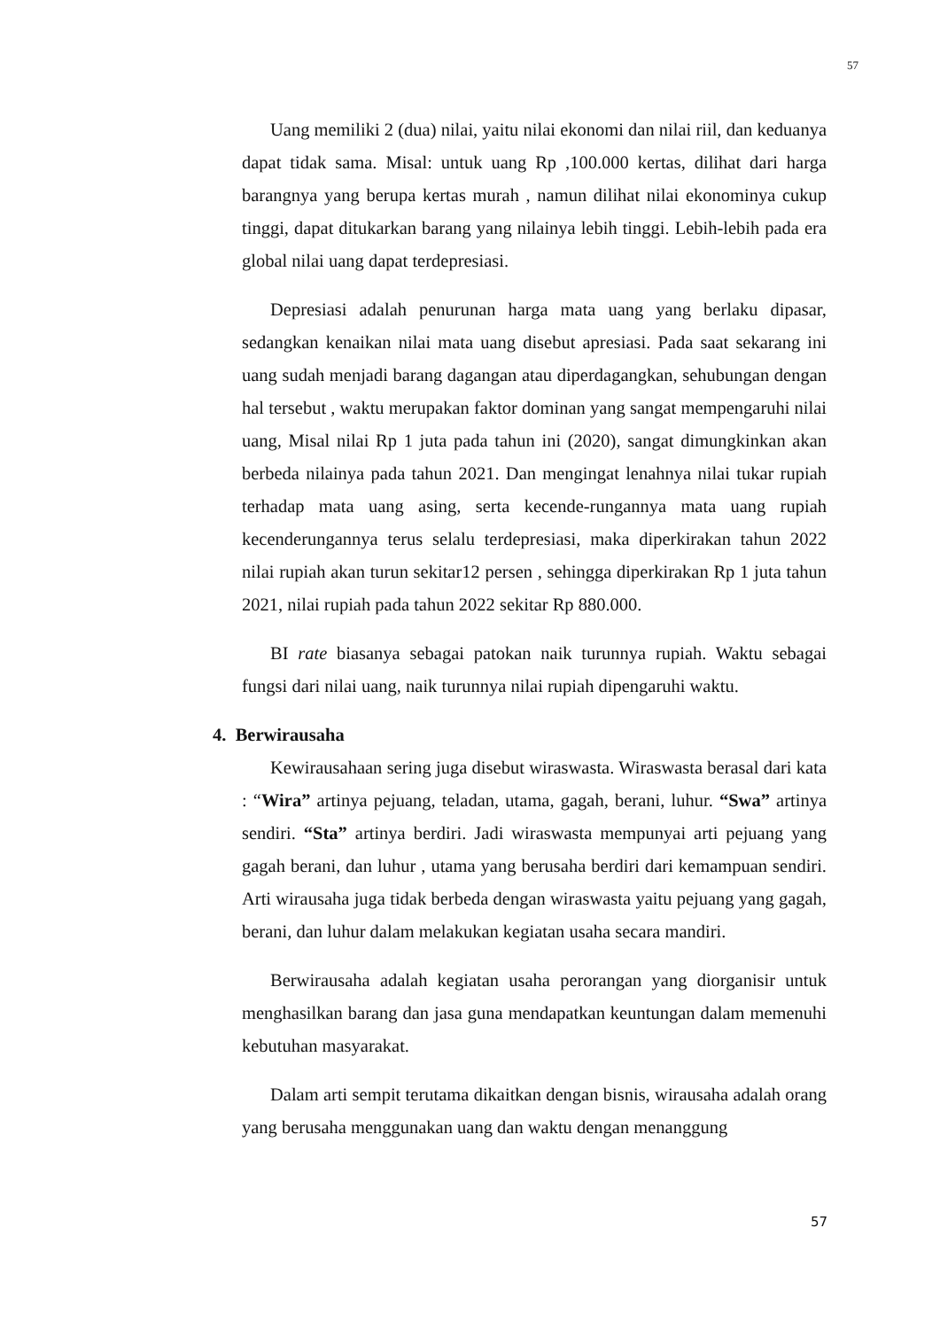57
Uang memiliki 2 (dua) nilai, yaitu nilai ekonomi dan nilai riil, dan keduanya dapat tidak sama. Misal: untuk uang Rp ,100.000 kertas, dilihat dari harga barangnya yang berupa kertas murah , namun dilihat nilai ekonominya cukup tinggi, dapat ditukarkan barang yang nilainya lebih tinggi. Lebih-lebih pada era global nilai uang dapat terdepresiasi.
Depresiasi adalah penurunan harga mata uang yang berlaku dipasar, sedangkan kenaikan nilai mata uang disebut apresiasi. Pada saat sekarang ini uang sudah menjadi barang dagangan atau diperdagangkan, sehubungan dengan hal tersebut , waktu merupakan faktor dominan yang sangat mempengaruhi nilai uang, Misal nilai Rp 1 juta pada tahun ini (2020), sangat dimungkinkan akan berbeda nilainya pada tahun 2021. Dan mengingat lenahnya nilai tukar rupiah terhadap mata uang asing, serta kecende-rungannya mata uang rupiah kecenderungannya terus selalu terdepresiasi, maka diperkirakan tahun 2022 nilai rupiah akan turun sekitar12 persen , sehingga diperkirakan Rp 1 juta tahun 2021, nilai rupiah pada tahun 2022 sekitar Rp 880.000.
BI rate biasanya sebagai patokan naik turunnya rupiah. Waktu sebagai fungsi dari nilai uang, naik turunnya nilai rupiah dipengaruhi waktu.
4. Berwirausaha
Kewirausahaan sering juga disebut wiraswasta. Wiraswasta berasal dari kata : “Wira” artinya pejuang, teladan, utama, gagah, berani, luhur. “Swa” artinya sendiri. “Sta” artinya berdiri. Jadi wiraswasta mempunyai arti pejuang yang gagah berani, dan luhur , utama yang berusaha berdiri dari kemampuan sendiri. Arti wirausaha juga tidak berbeda dengan wiraswasta yaitu pejuang yang gagah, berani, dan luhur dalam melakukan kegiatan usaha secara mandiri.
Berwirausaha adalah kegiatan usaha perorangan yang diorganisir untuk menghasilkan barang dan jasa guna mendapatkan keuntungan dalam memenuhi kebutuhan masyarakat.
Dalam arti sempit terutama dikaitkan dengan bisnis, wirausaha adalah orang yang berusaha menggunakan uang dan waktu dengan menanggung
57